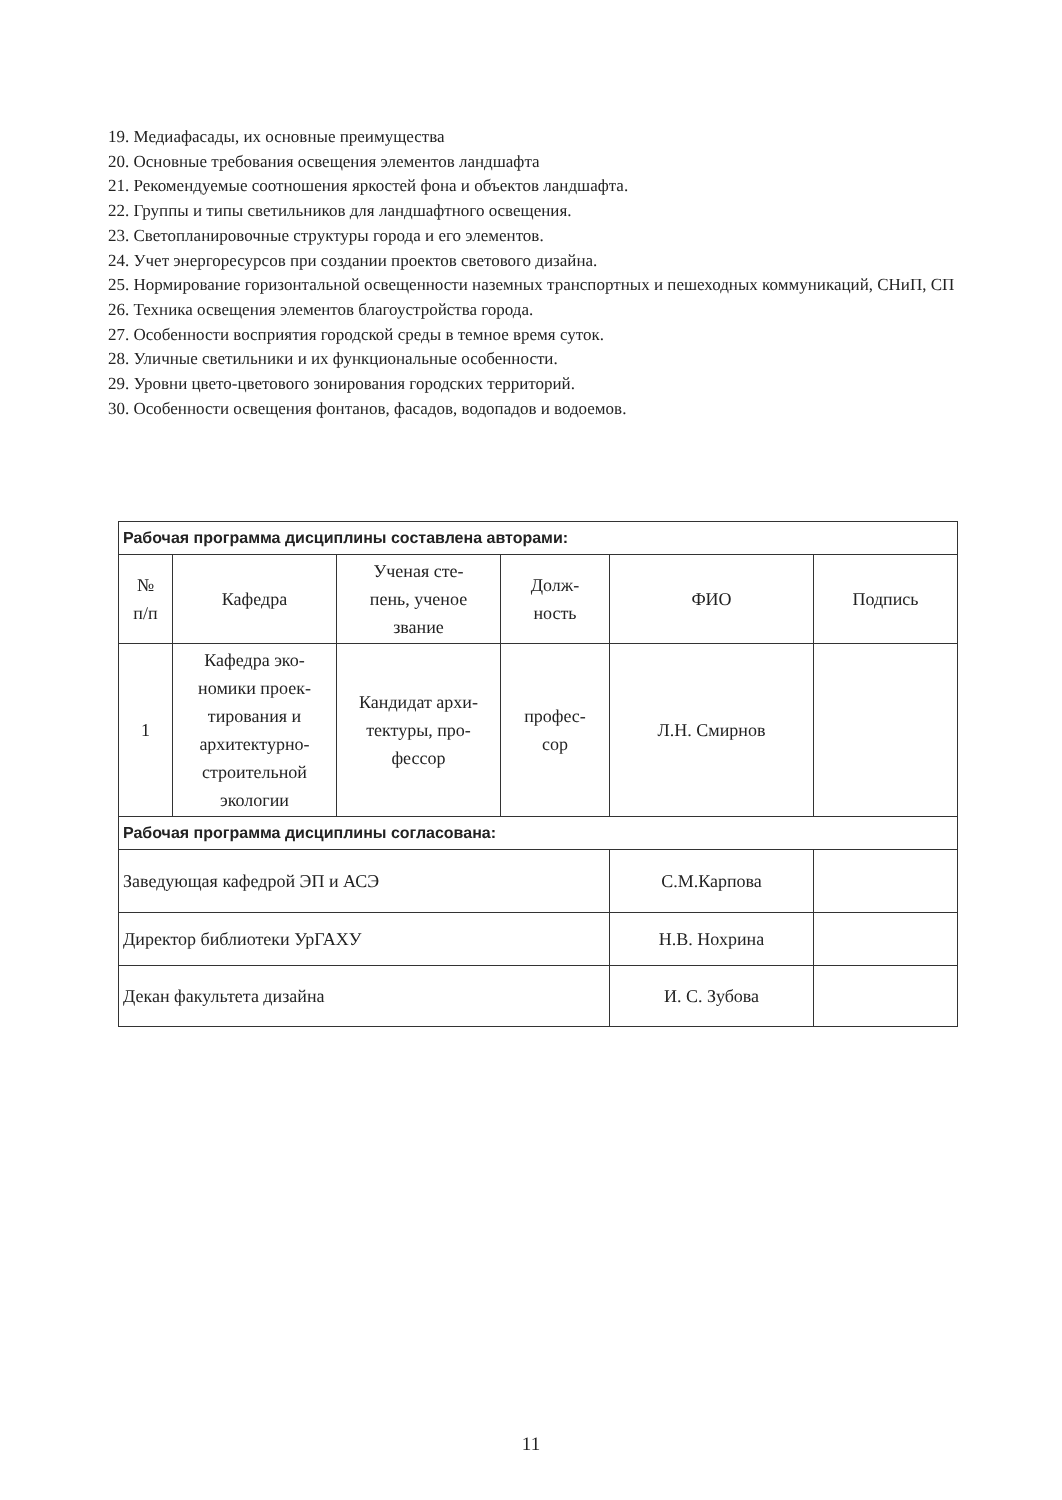19. Медиафасады, их основные преимущества
20. Основные требования освещения элементов ландшафта
21. Рекомендуемые соотношения яркостей фона и объектов ландшафта.
22. Группы и типы светильников для ландшафтного освещения.
23. Светопланировочные структуры города и его элементов.
24. Учет энергоресурсов при создании проектов светового дизайна.
25. Нормирование горизонтальной освещенности наземных транспортных и пешеходных коммуникаций, СНиП, СП
26. Техника освещения элементов благоустройства города.
27. Особенности восприятия городской среды в темное время суток.
28. Уличные светильники и их функциональные особенности.
29. Уровни цвето-цветового зонирования городских территорий.
30. Особенности освещения фонтанов, фасадов, водопадов и водоемов.
| Рабочая программа дисциплины составлена авторами: | | | | | |
| № п/п | Кафедра | Ученая сте- пень, ученое звание | Долж- ность | ФИО | Подпись |
| 1 | Кафедра эко- номики проек- тирования и архитектурно- строительной экологии | Кандидат архи- тектуры, про- фессор | профес- сор | Л.Н. Смирнов | |
| Рабочая программа дисциплины согласована: | | | | | |
| Заведующая кафедрой ЭП и АСЭ | | | | С.М.Карпова | |
| Директор библиотеки УрГАХУ | | | | Н.В. Нохрина | |
| Декан факультета дизайна | | | | И. С. Зубова | |
11